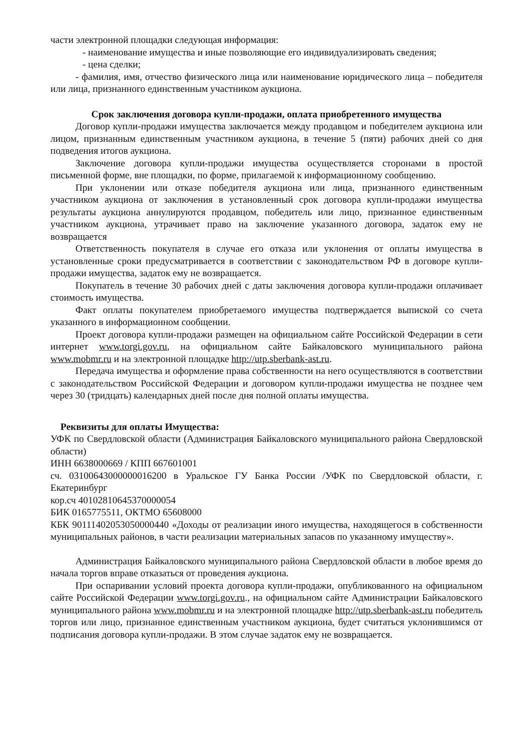части электронной площадки следующая информация:
- наименование имущества и иные позволяющие его индивидуализировать сведения;
- цена сделки;
- фамилия, имя, отчество физического лица или наименование юридического лица – победителя или лица, признанного единственным участником аукциона.
Срок заключения договора купли-продажи, оплата приобретенного имущества
Договор купли-продажи имущества заключается между продавцом и победителем аукциона или лицом, признанным единственным участником аукциона, в течение 5 (пяти) рабочих дней со дня подведения итогов аукциона.
Заключение договора купли-продажи имущества осуществляется сторонами в простой письменной форме, вне площадки, по форме, прилагаемой к информационному сообщению.
При уклонении или отказе победителя аукциона или лица, признанного единственным участником аукциона от заключения в установленный срок договора купли-продажи имущества результаты аукциона аннулируются продавцом, победитель или лицо, признанное единственным участником аукциона, утрачивает право на заключение указанного договора, задаток ему не возвращается
Ответственность покупателя в случае его отказа или уклонения от оплаты имущества в установленные сроки предусматривается в соответствии с законодательством РФ в договоре купли-продажи имущества, задаток ему не возвращается.
Покупатель в течение 30 рабочих дней с даты заключения договора купли-продажи оплачивает стоимость имущества.
Факт оплаты покупателем приобретаемого имущества подтверждается выпиской со счета указанного в информационном сообщении.
Проект договора купли-продажи размещен на официальном сайте Российской Федерации в сети интернет www.torgi.gov.ru, на официальном сайте Байкаловского муниципального района www.mobmr.ru и на электронной площадке http://utp.sberbank-ast.ru.
Передача имущества и оформление права собственности на него осуществляются в соответствии с законодательством Российской Федерации и договором купли-продажи имущества не позднее чем через 30 (тридцать) календарных дней после дня полной оплаты имущества.
Реквизиты для оплаты Имущества:
УФК по Свердловской области (Администрация Байкаловского муниципального района Свердловской области)
ИНН 6638000669 / КПП 667601001
сч. 03100643000000016200 в Уральское ГУ Банка России /УФК по Свердловской области, г. Екатеринбург
кор.сч 40102810645370000054
БИК 0165775511, ОКТМО 65608000
КБК 90111402053050000440 «Доходы от реализации иного имущества, находящегося в собственности муниципальных районов, в части реализации материальных запасов по указанному имуществу».
Администрация Байкаловского муниципального района Свердловской области в любое время до начала торгов вправе отказаться от проведения аукциона.
При оспаривании условий проекта договора купли-продажи, опубликованного на официальном сайте Российской Федерации www.torgi.gov.ru., на официальном сайте Администрации Байкаловского муниципального района www.mobmr.ru и на электронной площадке http://utp.sberbank-ast.ru победитель торгов или лицо, признанное единственным участником аукциона, будет считаться уклонившимся от подписания договора купли-продажи. В этом случае задаток ему не возвращается.